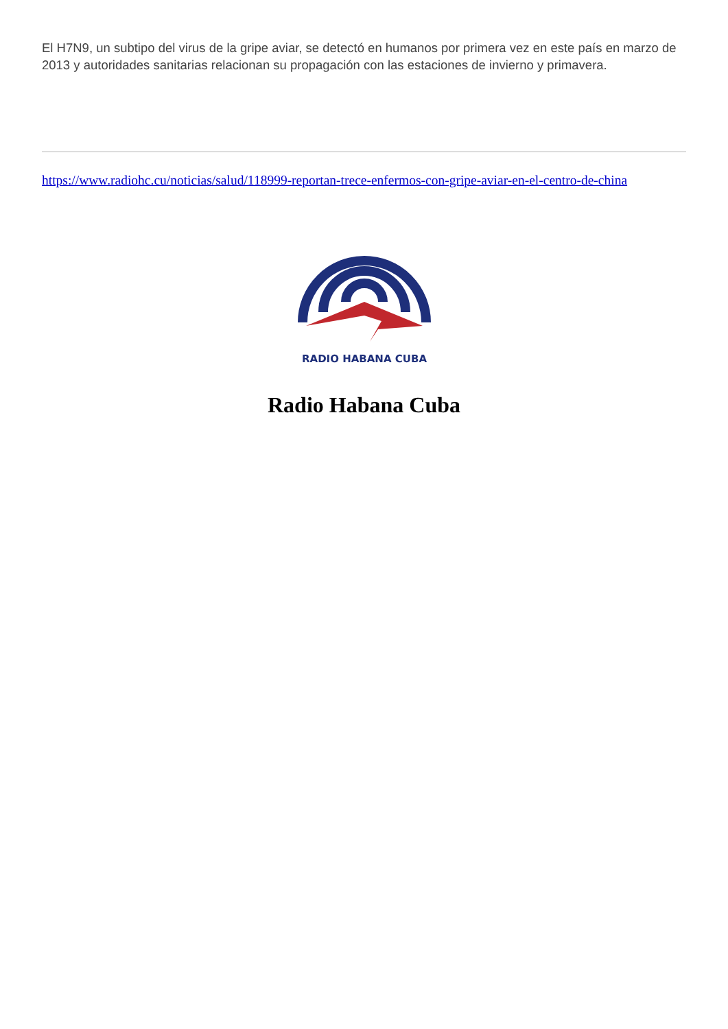El H7N9, un subtipo del virus de la gripe aviar, se detectó en humanos por primera vez en este país en marzo de 2013 y autoridades sanitarias relacionan su propagación con las estaciones de invierno y primavera.
https://www.radiohc.cu/noticias/salud/118999-reportan-trece-enfermos-con-gripe-aviar-en-el-centro-de-china
RADIO HABANA CUBA
Radio Habana Cuba